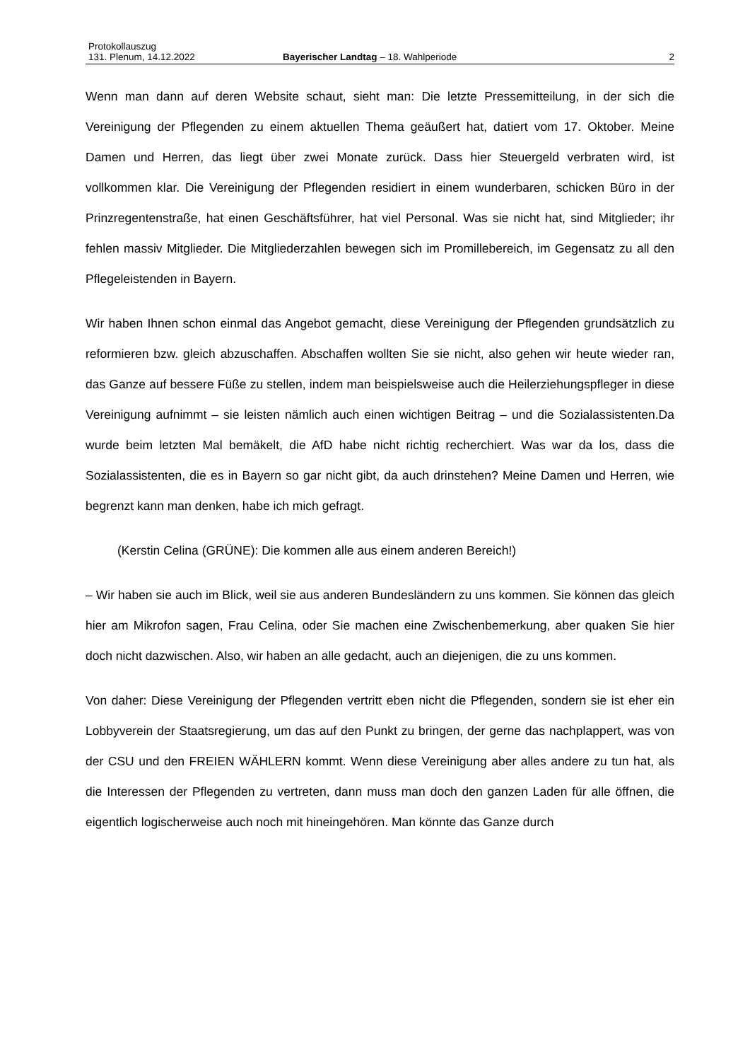Protokollauszug
131. Plenum, 14.12.2022 Bayerischer Landtag – 18. Wahlperiode 2
Wenn man dann auf deren Website schaut, sieht man: Die letzte Pressemitteilung, in der sich die Vereinigung der Pflegenden zu einem aktuellen Thema geäußert hat, datiert vom 17. Oktober. Meine Damen und Herren, das liegt über zwei Monate zurück. Dass hier Steuergeld verbraten wird, ist vollkommen klar. Die Vereinigung der Pflegenden residiert in einem wunderbaren, schicken Büro in der Prinzregentenstraße, hat einen Geschäftsführer, hat viel Personal. Was sie nicht hat, sind Mitglieder; ihr fehlen massiv Mitglieder. Die Mitgliederzahlen bewegen sich im Promillebereich, im Gegensatz zu all den Pflegeleistenden in Bayern.
Wir haben Ihnen schon einmal das Angebot gemacht, diese Vereinigung der Pflegenden grundsätzlich zu reformieren bzw. gleich abzuschaffen. Abschaffen wollten Sie sie nicht, also gehen wir heute wieder ran, das Ganze auf bessere Füße zu stellen, indem man beispielsweise auch die Heilerziehungspfleger in diese Vereinigung aufnimmt – sie leisten nämlich auch einen wichtigen Beitrag – und die Sozialassistenten.Da wurde beim letzten Mal bemäkelt, die AfD habe nicht richtig recherchiert. Was war da los, dass die Sozialassistenten, die es in Bayern so gar nicht gibt, da auch drinstehen? Meine Damen und Herren, wie begrenzt kann man denken, habe ich mich gefragt.
(Kerstin Celina (GRÜNE): Die kommen alle aus einem anderen Bereich!)
– Wir haben sie auch im Blick, weil sie aus anderen Bundesländern zu uns kommen. Sie können das gleich hier am Mikrofon sagen, Frau Celina, oder Sie machen eine Zwischenbemerkung, aber quaken Sie hier doch nicht dazwischen. Also, wir haben an alle gedacht, auch an diejenigen, die zu uns kommen.
Von daher: Diese Vereinigung der Pflegenden vertritt eben nicht die Pflegenden, sondern sie ist eher ein Lobbyverein der Staatsregierung, um das auf den Punkt zu bringen, der gerne das nachplappert, was von der CSU und den FREIEN WÄHLERN kommt. Wenn diese Vereinigung aber alles andere zu tun hat, als die Interessen der Pflegenden zu vertreten, dann muss man doch den ganzen Laden für alle öffnen, die eigentlich logischerweise auch noch mit hineingehören. Man könnte das Ganze durch